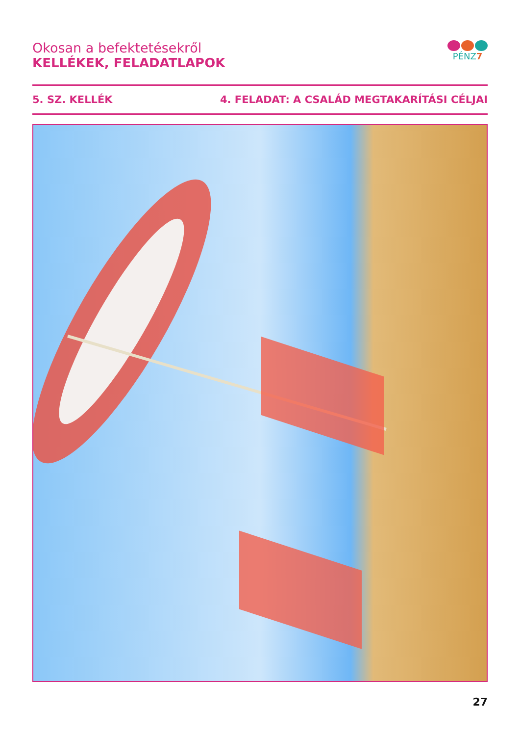Okosan a befektetésekről
KELLÉKEK, FELADATLAPOK
PÉNZ7
5. SZ. KELLÉK 4. FELADAT: A CSALÁD MEGTAKARÍTÁSI CÉLJAI
27